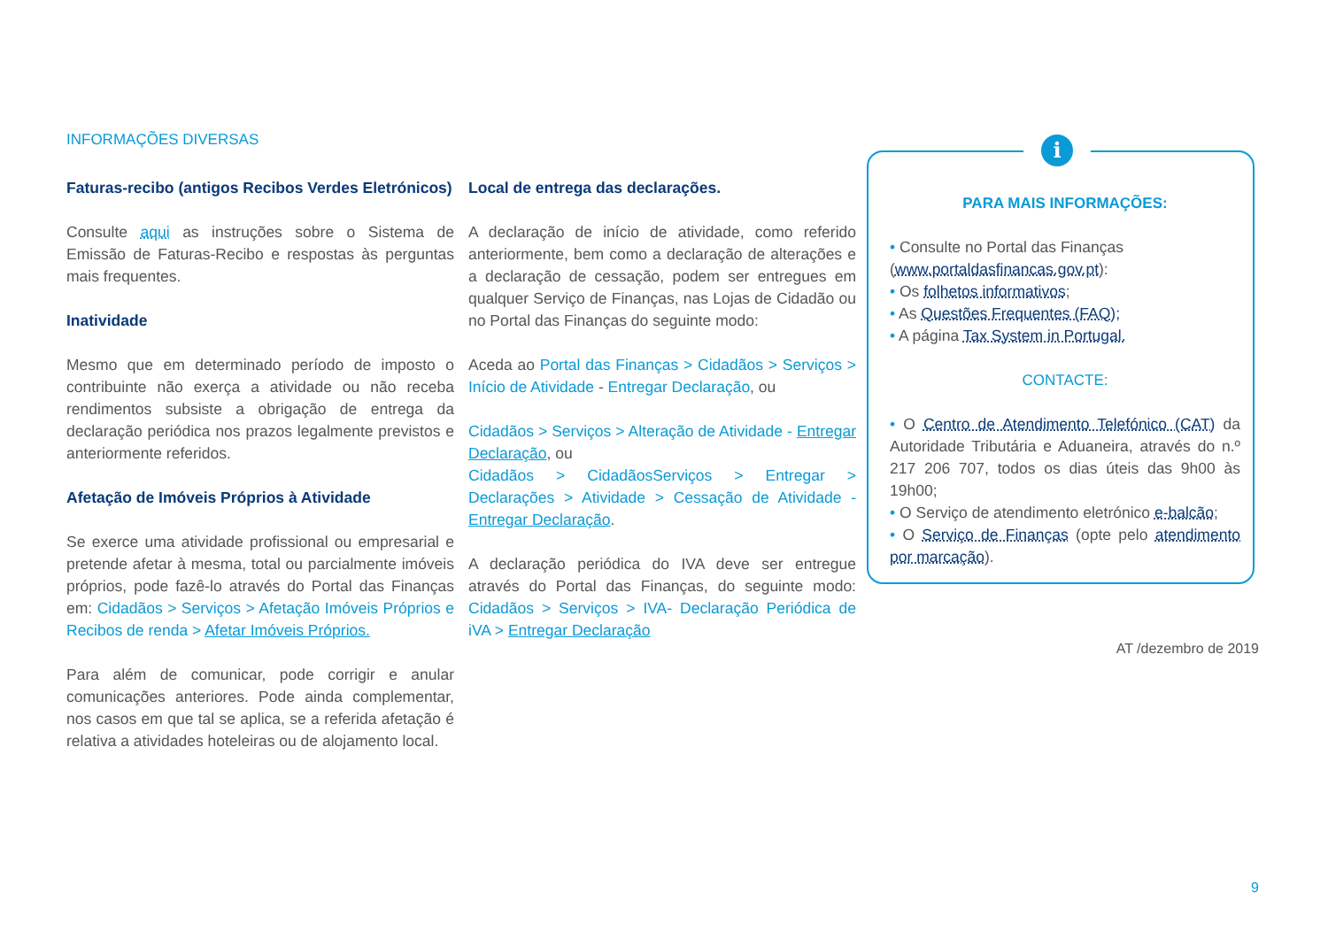INFORMAÇÕES DIVERSAS
Faturas-recibo (antigos Recibos Verdes Eletrónicos)
Consulte aqui as instruções sobre o Sistema de Emissão de Faturas-Recibo e respostas às perguntas mais frequentes.
Inatividade
Mesmo que em determinado período de imposto o contribuinte não exerça a atividade ou não receba rendimentos subsiste a obrigação de entrega da declaração periódica nos prazos legalmente previstos e anteriormente referidos.
Afetação de Imóveis Próprios à Atividade
Se exerce uma atividade profissional ou empresarial e pretende afetar à mesma, total ou parcialmente imóveis próprios, pode fazê-lo através do Portal das Finanças em: Cidadãos > Serviços > Afetação Imóveis Próprios e Recibos de renda > Afetar Imóveis Próprios.
Para além de comunicar, pode corrigir e anular comunicações anteriores. Pode ainda complementar, nos casos em que tal se aplica, se a referida afetação é relativa a atividades hoteleiras ou de alojamento local.
Local de entrega das declarações.
A declaração de início de atividade, como referido anteriormente, bem como a declaração de alterações e a declaração de cessação, podem ser entregues em qualquer Serviço de Finanças, nas Lojas de Cidadão ou no Portal das Finanças do seguinte modo:
Aceda ao Portal das Finanças > Cidadãos > Serviços > Início de Atividade - Entregar Declaração, ou
Cidadãos > Serviços > Alteração de Atividade - Entregar Declaração, ou
Cidadãos > CidadãosServiços > Entregar > Declarações > Atividade > Cessação de Atividade - Entregar Declaração.
A declaração periódica do IVA deve ser entregue através do Portal das Finanças, do seguinte modo: Cidadãos > Serviços > IVA- Declaração Periódica de iVA > Entregar Declaração
i
PARA MAIS INFORMAÇÕES:
• Consulte no Portal das Finanças (www.portaldasfinancas.gov.pt):
• Os folhetos informativos;
• As Questões Frequentes (FAQ);
• A página Tax System in Portugal.
CONTACTE:
• O Centro de Atendimento Telefónico (CAT) da Autoridade Tributária e Aduaneira, através do n.º 217 206 707, todos os dias úteis das 9h00 às 19h00;
• O Serviço de atendimento eletrónico e-balcão;
• O Serviço de Finanças (opte pelo atendimento por marcação).
AT /dezembro de 2019
9